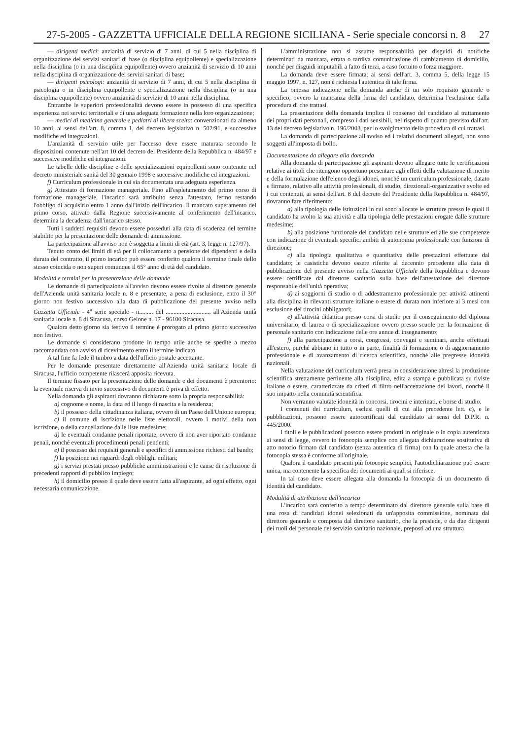27-5-2005 - GAZZETTA UFFICIALE DELLA REGIONE SICILIANA - Serie speciale concorsi n. 8 27
— dirigenti medici: anzianità di servizio di 7 anni, di cui 5 nella disciplina di organizzazione dei servizi sanitari di base (o disciplina equipollente) e specializzazione nella disciplina (o in una disciplina equipollente) ovvero anzianità di servizio di 10 anni nella disciplina di organizzazione dei servizi sanitari di base;
— dirigenti psicologi: anzianità di servizio di 7 anni, di cui 5 nella disciplina di psicologia o in disciplina equipollente e specializzazione nella disciplina (o in una disciplina equipollente) ovvero anzianità di servizio di 10 anni nella disciplina.
Entrambe le superiori professionalità devono essere in possesso di una specifica esperienza nei servizi territoriali e di una adeguata formazione nella loro organizzazione;
— medici di medicina generale e pediatri di libera scelta: convenzionati da almeno 10 anni, ai sensi dell'art. 8, comma 1, del decreto legislativo n. 502/91, e successive modifiche ed integrazioni.
L'anzianità di servizio utile per l'accesso deve essere maturata secondo le disposizioni contenute nell'art 10 del decreto del Presidente della Repubblica n. 484/97 e successive modifiche ed integrazioni.
Le tabelle delle discipline e delle specializzazioni equipollenti sono contenute nel decreto ministeriale sanità del 30 gennaio 1998 e successive modifiche ed integrazioni.
f) Curriculum professionale in cui sia documentata una adeguata esperienza.
g) Attestato di formazione manageriale. Fino all'espletamento del primo corso di formazione manageriale, l'incarico sarà attribuito senza l'attestato, fermo restando l'obbligo di acquisirlo entro 1 anno dall'inizio dell'incarico. Il mancato superamento del primo corso, attivato dalla Regione successivamente al conferimento dell'incarico, determina la decadenza dall'incarico stesso.
Tutti i suddetti requisiti devono essere posseduti alla data di scadenza del termine stabilito per la presentazione delle domande di ammissione.
La partecipazione all'avviso non è soggetta a limiti di età (art. 3, legge n. 127/97).
Tenuto conto dei limiti di età per il collocamento a pensione dei dipendenti e della durata del contratto, il primo incarico può essere conferito qualora il termine finale dello stesso coincida o non superi comunque il 65° anno di età del candidato.
Modalità e termini per la presentazione delle domande
Le domande di partecipazione all'avviso devono essere rivolte al direttore generale dell'Azienda unità sanitaria locale n. 8 e presentate, a pena di esclusione, entro il 30° giorno non festivo successivo alla data di pubblicazione del presente avviso nella Gazzetta Ufficiale - 4<sup>a</sup> serie speciale - n......... del ............................. all'Azienda unità sanitaria locale n. 8 di Siracusa, corso Gelone n. 17 - 96100 Siracusa.
Qualora detto giorno sia festivo il termine è prorogato al primo giorno successivo non festivo.
Le domande si considerano prodotte in tempo utile anche se spedite a mezzo raccomandata con avviso di ricevimento entro il termine indicato.
A tal fine fa fede il timbro a data dell'ufficio postale accettante.
Per le domande presentate direttamente all'Azienda unità sanitaria locale di Siracusa, l'ufficio competente rilascerà apposita ricevuta.
Il termine fissato per la presentazione delle domande e dei documenti è perentorio: la eventuale riserva di invio successivo di documenti è priva di effetto.
Nella domanda gli aspiranti dovranno dichiarare sotto la propria responsabilità:
a) cognome e nome, la data ed il luogo di nascita e la residenza;
b) il possesso della cittadinanza italiana, ovvero di un Paese dell'Unione europea;
c) il comune di iscrizione nelle liste elettorali, ovvero i motivi della non iscrizione, o della cancellazione dalle liste medesime;
d) le eventuali condanne penali riportate, ovvero di non aver riportato condanne penali, nonché eventuali procedimenti penali pendenti;
e) il possesso dei requisiti generali e specifici di ammissione richiesti dal bando;
f) la posizione nei riguardi degli obblighi militari;
g) i servizi prestati presso pubbliche amministrazioni e le cause di risoluzione di precedenti rapporti di pubblico impiego;
h) il domicilio presso il quale deve essere fatta all'aspirante, ad ogni effetto, ogni necessaria comunicazione.
L'amministrazione non si assume responsabilità per disguidi di notifiche determinati da mancata, errata o tardiva comunicazione di cambiamento di domicilio, nonché per disguidi imputabili a fatto di terzi, a caso fortuito o forza maggiore.
La domanda deve essere firmata; ai sensi dell'art. 3, comma 5, della legge 15 maggio 1997, n. 127, non è richiesta l'autentica di tale firma.
La omessa indicazione nella domanda anche di un solo requisito generale o specifico, ovvero la mancanza della firma del candidato, determina l'esclusione dalla procedura di che trattasi.
La presentazione della domanda implica il consenso del candidato al trattamento dei propri dati personali, compreso i dati sensibili, nel rispetto di quanto previsto dall'art. 13 del decreto legislativo n. 196/2003, per lo svolgimento della procedura di cui trattasi.
La domanda di partecipazione all'avviso ed i relativi documenti allegati, non sono soggetti all'imposta di bollo.
Documentazione da allegare alla domanda
Alla domanda di partecipazione gli aspiranti devono allegare tutte le certificazioni relative ai titoli che ritengono opportuno presentare agli effetti della valutazione di merito e della formulazione dell'elenco degli idonei, nonché un curriculum professionale, datato e firmato, relativo alle attività professionali, di studio, direzionali-organizzative svolte ed i cui contenuti, ai sensi dell'art. 8 del decreto del Presidente della Repubblica n. 484/97, dovranno fare riferimento:
a) alla tipologia delle istituzioni in cui sono allocate le strutture presso le quali il candidato ha svolto la sua attività e alla tipologia delle prestazioni erogate dalle strutture medesime;
b) alla posizione funzionale del candidato nelle strutture ed alle sue competenze con indicazione di eventuali specifici ambiti di autonomia professionale con funzioni di direzione;
c) alla tipologia qualitativa e quantitativa delle prestazioni effettuate dal candidato; le casistiche devono essere riferite al decennio precedente alla data di pubblicazione del presente avviso nella Gazzetta Ufficiale della Repubblica e devono essere certificate dal direttore sanitario sulla base dell'attestazione del direttore responsabile dell'unità operativa;
d) ai soggiorni di studio o di addestramento professionale per attività attinenti alla disciplina in rilevanti strutture italiane o estere di durata non inferiore ai 3 mesi con esclusione dei tirocini obbligatori;
e) all'attività didattica presso corsi di studio per il conseguimento del diploma universitario, di laurea o di specializzazione ovvero presso scuole per la formazione di personale sanitario con indicazione delle ore annue di insegnamento;
f) alla partecipazione a corsi, congressi, convegni e seminari, anche effettuati all'estero, purché abbiano in tutto o in parte, finalità di formazione o di aggiornamento professionale e di avanzamento di ricerca scientifica, nonché alle pregresse idoneità nazionali.
Nella valutazione del curriculum verrà presa in considerazione altresì la produzione scientifica strettamente pertinente alla disciplina, edita a stampa e pubblicata su riviste italiane o estere, caratterizzate da criteri di filtro nell'accettazione dei lavori, nonché il suo impatto nella comunità scientifica.
Non verranno valutate idoneità in concorsi, tirocini e interinati, e borse di studio.
I contenuti dei curriculum, esclusi quelli di cui alla precedente lett. c), e le pubblicazioni, possono essere autocertificati dal candidato ai sensi del D.P.R. n. 445/2000.
I titoli e le pubblicazioni possono essere prodotti in originale o in copia autenticata ai sensi di legge, ovvero in fotocopia semplice con allegata dichiarazione sostitutiva di atto notorio firmato dal candidato (senza autentica di firma) con la quale attesta che la fotocopia stessa è conforme all'originale.
Qualora il candidato presenti più fotocopie semplici, l'autodichiarazione può essere unica, ma contenente la specifica dei documenti ai quali si riferisce.
In tal caso deve essere allegata alla domanda la fotocopia di un documento di identità del candidato.
Modalità di attribuzione dell'incarico
L'incarico sarà conferito a tempo determinato dal direttore generale sulla base di una rosa di candidati idonei selezionati da un'apposita commissione, nominata dal direttore generale e composta dal direttore sanitario, che la presiede, e da due dirigenti dei ruoli del personale del servizio sanitario nazionale, preposti ad una struttura